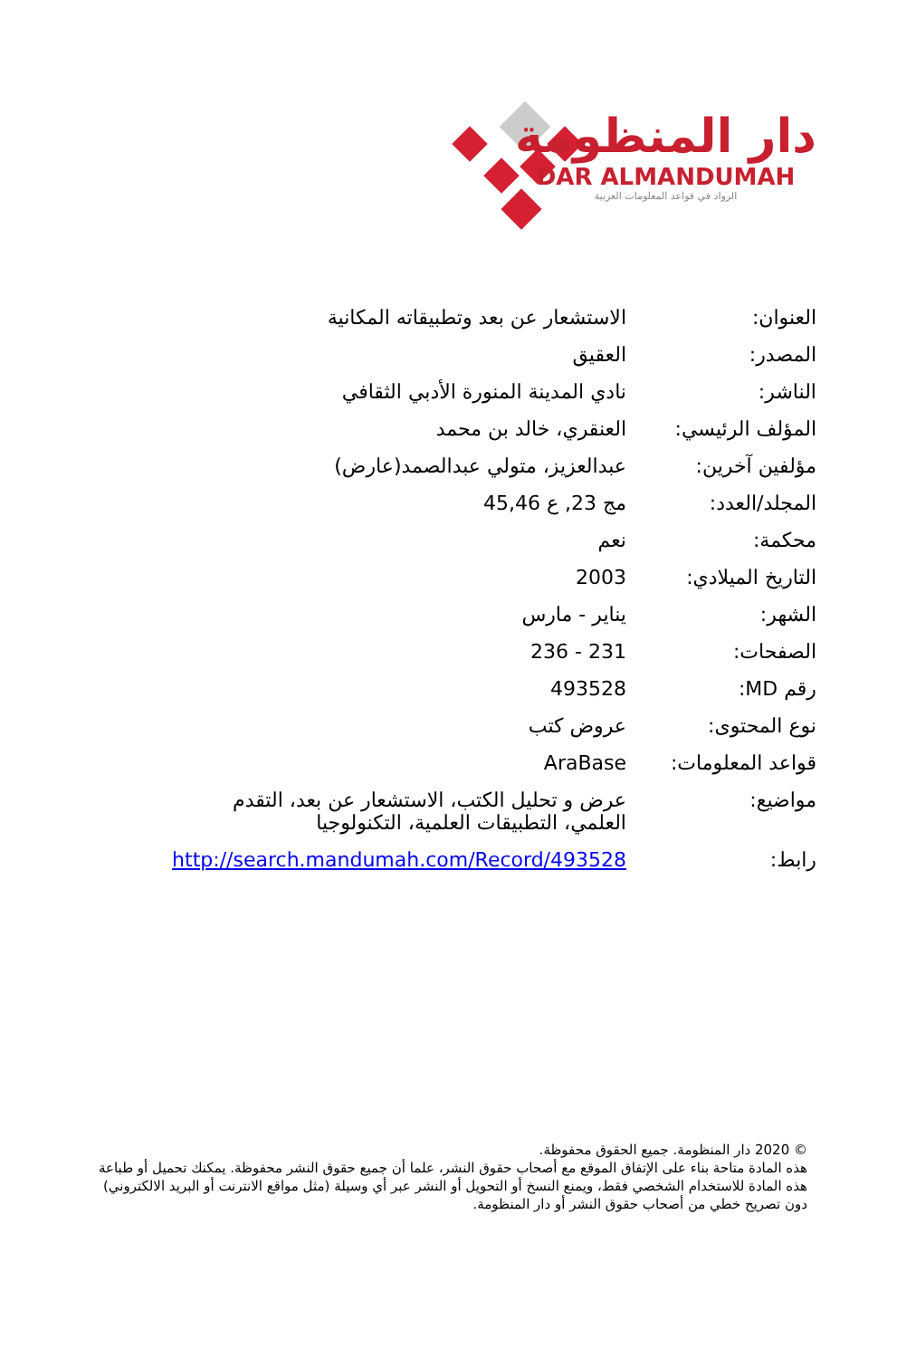دار المنظومة
DAR ALMANDUMAH
الرواد في قواعد المعلومات العربية
| العنوان: | الاستشعار عن بعد وتطبيقاته المكانية |
| المصدر: | العقيق |
| الناشر: | نادي المدينة المنورة الأدبي الثقافي |
| المؤلف الرئيسي: | العنقري، خالد بن محمد |
| مؤلفين آخرين: | عبدالعزيز، متولي عبدالصمد(عارض) |
| المجلد/العدد: | مج 23, ع 45,46 |
| محكمة: | نعم |
| التاريخ الميلادي: | 2003 |
| الشهر: | يناير - مارس |
| الصفحات: | 231 - 236 |
| رقم MD: | 493528 |
| نوع المحتوى: | عروض كتب |
| قواعد المعلومات: | AraBase |
| مواضيع: | عرض و تحليل الكتب، الاستشعار عن بعد، التقدم العلمي، التطبيقات العلمية، التكنولوجيا |
| رابط: | http://search.mandumah.com/Record/493528 |
© 2020 دار المنظومة. جميع الحقوق محفوظة.
هذه المادة متاحة بناء على الإتفاق الموقع مع أصحاب حقوق النشر، علما أن جميع حقوق النشر محفوظة. يمكنك تحميل أو طباعة هذه المادة للاستخدام الشخصي فقط، ويمنع النسخ أو التحويل أو النشر عبر أي وسيلة (مثل مواقع الانترنت أو البريد الالكتروني) دون تصريح خطي من أصحاب حقوق النشر أو دار المنظومة.